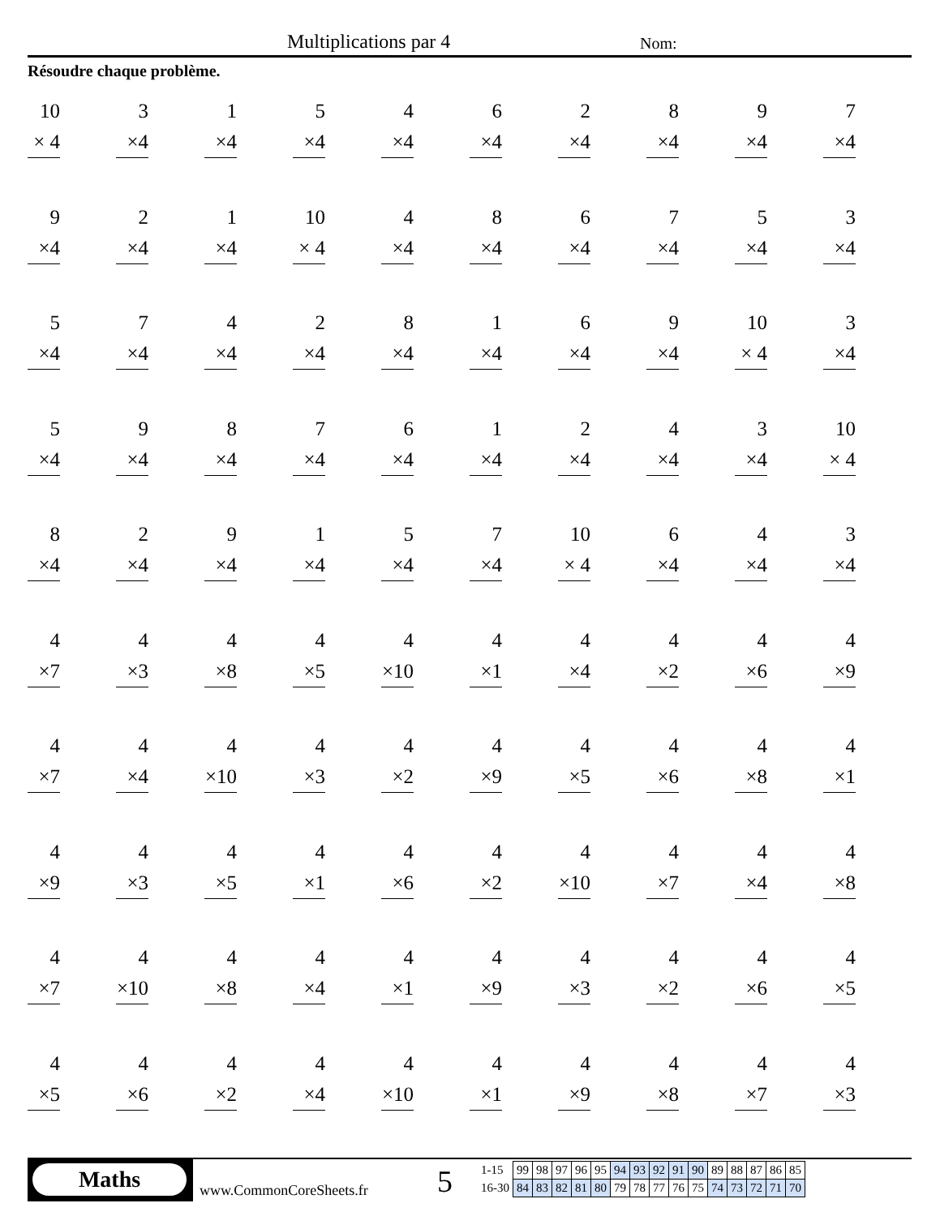Multiplications par 4 Nom:
Résoudre chaque problème.
10
× 4
3
×4
1
×4
5
×4
4
×4
6
×4
2
×4
8
×4
9
×4
7
×4
9
×4
2
×4
1
×4
10
× 4
4
×4
8
×4
6
×4
7
×4
5
×4
3
×4
5
×4
7
×4
4
×4
2
×4
8
×4
1
×4
6
×4
9
×4
10
× 4
3
×4
5
×4
9
×4
8
×4
7
×4
6
×4
1
×4
2
×4
4
×4
3
×4
10
× 4
8
×4
2
×4
9
×4
1
×4
5
×4
7
×4
10
× 4
6
×4
4
×4
3
×4
4
×7
4
×3
4
×8
4
×5
4
×10
4
×1
4
×4
4
×2
4
×6
4
×9
4
×7
4
×4
4
×10
4
×3
4
×2
4
×9
4
×5
4
×6
4
×8
4
×1
4
×9
4
×3
4
×5
4
×1
4
×6
4
×2
4
×10
4
×7
4
×4
4
×8
4
×7
4
×10
4
×8
4
×4
4
×1
4
×9
4
×3
4
×2
4
×6
4
×5
4
×5
4
×6
4
×2
4
×4
4
×10
4
×1
4
×9
4
×8
4
×7
4
×3
Maths
www.CommonCoreSheets.fr 5
| 1-15 | 99 | 98 | 97 | 96 | 95 | 94 | 93 | 92 | 91 | 90 | 89 | 88 | 87 | 86 | 85 |
| 16-30 | 84 | 83 | 82 | 81 | 80 | 79 | 78 | 77 | 76 | 75 | 74 | 73 | 72 | 71 | 70 |